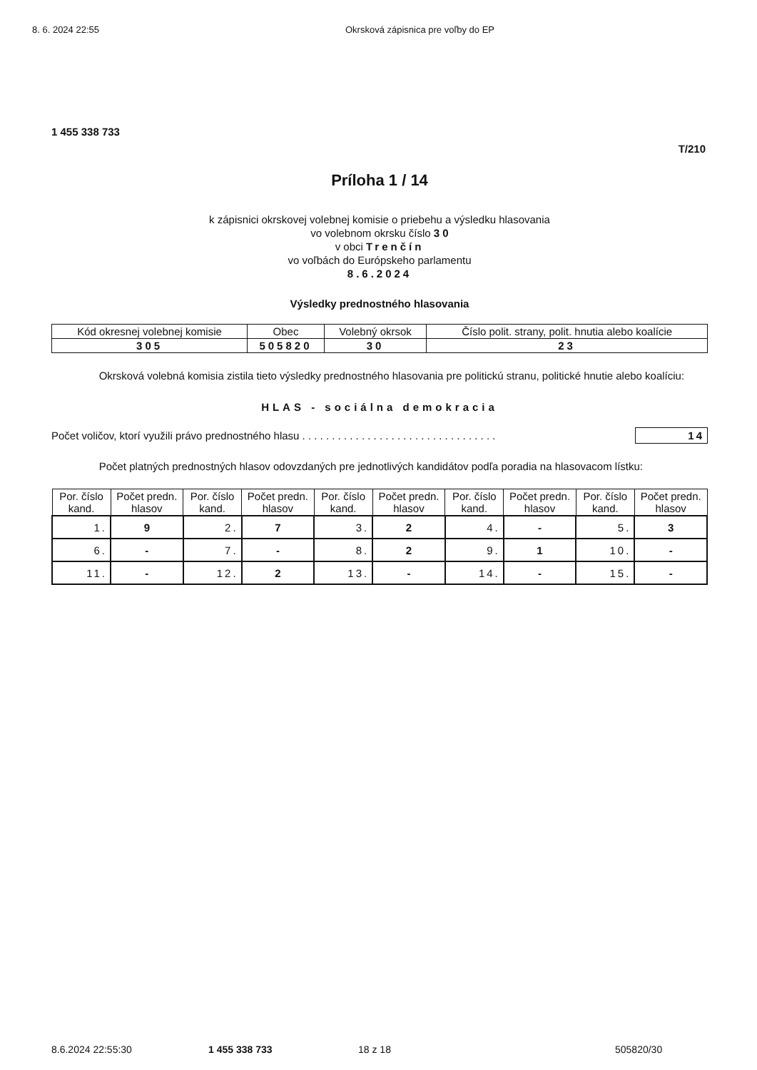8. 6. 2024 22:55 Okrsková zápisnica pre voľby do EP
1 455 338 733
T/210
Príloha 1 / 14
k zápisnici okrskovej volebnej komisie o priebehu a výsledku hlasovania
vo volebnom okrsku číslo 3 0
v obci Trenčín
vo voľbách do Európskeho parlamentu
8.6.2024
Výsledky prednostného hlasovania
| Kód okresnej volebnej komisie | Obec | Volebný okrsok | Číslo polit. strany, polit. hnutia alebo koalície |
| --- | --- | --- | --- |
| 305 | 505820 | 30 | 23 |
Okrsková volebná komisia zistila tieto výsledky prednostného hlasovania pre politickú stranu, politické hnutie alebo koalíciu:
HLAS - sociálna demokracia
Počet voličov, ktorí využili právo prednostného hlasu . . . . . . . . . . . . . . . . . . . . . . . . . . . . . . . . . 14
Počet platných prednostných hlasov odovzdaných pre jednotlivých kandidátov podľa poradia na hlasovacom lístku:
| Por. číslo kand. | Počet predn. hlasov | Por. číslo kand. | Počet predn. hlasov | Por. číslo kand. | Počet predn. hlasov | Por. číslo kand. | Počet predn. hlasov | Por. číslo kand. | Počet predn. hlasov |
| --- | --- | --- | --- | --- | --- | --- | --- | --- | --- |
| 1. | 9 | 2. | 7 | 3. | 2 | 4. | - | 5. | 3 |
| 6. | - | 7. | - | 8. | 2 | 9. | 1 | 10. | - |
| 11. | - | 12. | 2 | 13. | - | 14. | - | 15. | - |
8.6.2024 22:55:30 1 455 338 733 18 z 18 505820/30